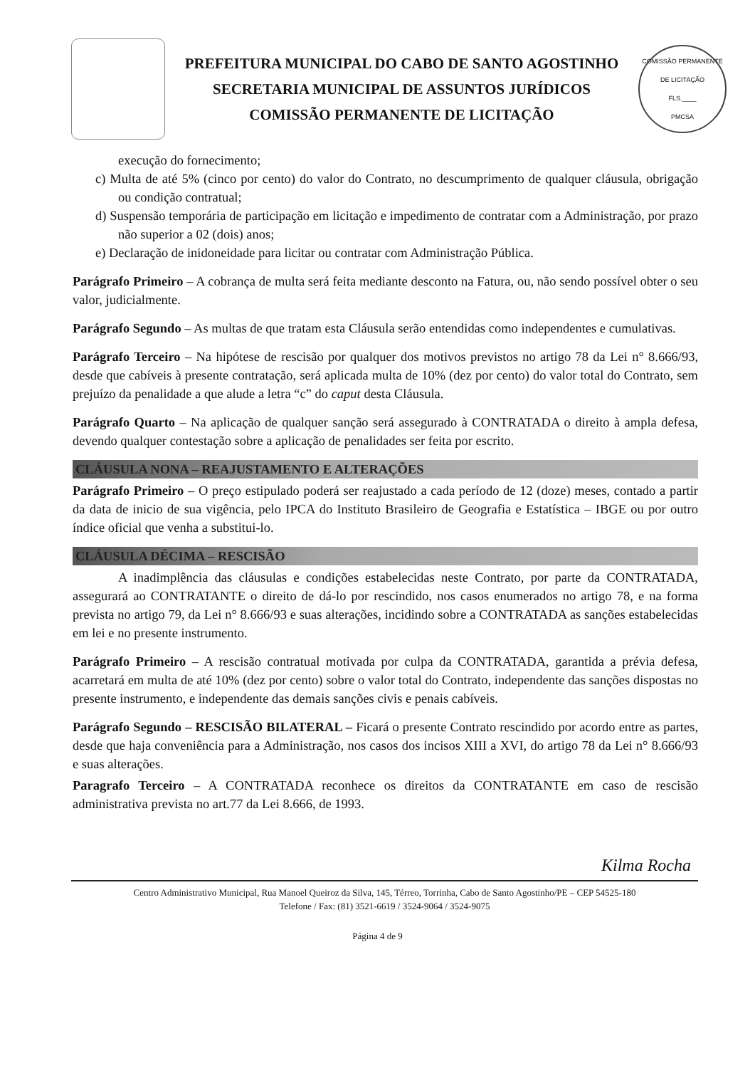PREFEITURA MUNICIPAL DO CABO DE SANTO AGOSTINHO
SECRETARIA MUNICIPAL DE ASSUNTOS JURÍDICOS
COMISSÃO PERMANENTE DE LICITAÇÃO
COMISSÃO PERMANENTE DE LICITAÇÃO
FLS.____
PMCSA
execução do fornecimento;
c) Multa de até 5% (cinco por cento) do valor do Contrato, no descumprimento de qualquer cláusula, obrigação ou condição contratual;
d) Suspensão temporária de participação em licitação e impedimento de contratar com a Administração, por prazo não superior a 02 (dois) anos;
e) Declaração de inidoneidade para licitar ou contratar com Administração Pública.
Parágrafo Primeiro – A cobrança de multa será feita mediante desconto na Fatura, ou, não sendo possível obter o seu valor, judicialmente.
Parágrafo Segundo – As multas de que tratam esta Cláusula serão entendidas como independentes e cumulativas.
Parágrafo Terceiro – Na hipótese de rescisão por qualquer dos motivos previstos no artigo 78 da Lei n° 8.666/93, desde que cabíveis à presente contratação, será aplicada multa de 10% (dez por cento) do valor total do Contrato, sem prejuízo da penalidade a que alude a letra “c” do caput desta Cláusula.
Parágrafo Quarto – Na aplicação de qualquer sanção será assegurado à CONTRATADA o direito à ampla defesa, devendo qualquer contestação sobre a aplicação de penalidades ser feita por escrito.
CLÁUSULA NONA – REAJUSTAMENTO E ALTERAÇÕES
Parágrafo Primeiro – O preço estipulado poderá ser reajustado a cada período de 12 (doze) meses, contado a partir da data de inicio de sua vigência, pelo IPCA do Instituto Brasileiro de Geografia e Estatística – IBGE ou por outro índice oficial que venha a substitui-lo.
CLÁUSULA DÉCIMA – RESCISÃO
A inadimplência das cláusulas e condições estabelecidas neste Contrato, por parte da CONTRATADA, assegurará ao CONTRATANTE o direito de dá-lo por rescindido, nos casos enumerados no artigo 78, e na forma prevista no artigo 79, da Lei n° 8.666/93 e suas alterações, incidindo sobre a CONTRATADA as sanções estabelecidas em lei e no presente instrumento.
Parágrafo Primeiro – A rescisão contratual motivada por culpa da CONTRATADA, garantida a prévia defesa, acarretará em multa de até 10% (dez por cento) sobre o valor total do Contrato, independente das sanções dispostas no presente instrumento, e independente das demais sanções civis e penais cabíveis.
Parágrafo Segundo – RESCISÃO BILATERAL – Ficará o presente Contrato rescindido por acordo entre as partes, desde que haja conveniência para a Administração, nos casos dos incisos XIII a XVI, do artigo 78 da Lei n° 8.666/93 e suas alterações.
Paragrafo Terceiro – A CONTRATADA reconhece os direitos da CONTRATANTE em caso de rescisão administrativa prevista no art.77 da Lei 8.666, de 1993.
Kilma Rocha
Centro Administrativo Municipal, Rua Manoel Queiroz da Silva, 145, Térreo, Torrinha, Cabo de Santo Agostinho/PE – CEP 54525-180
Telefone / Fax: (81) 3521-6619 / 3524-9064 / 3524-9075
Página 4 de 9